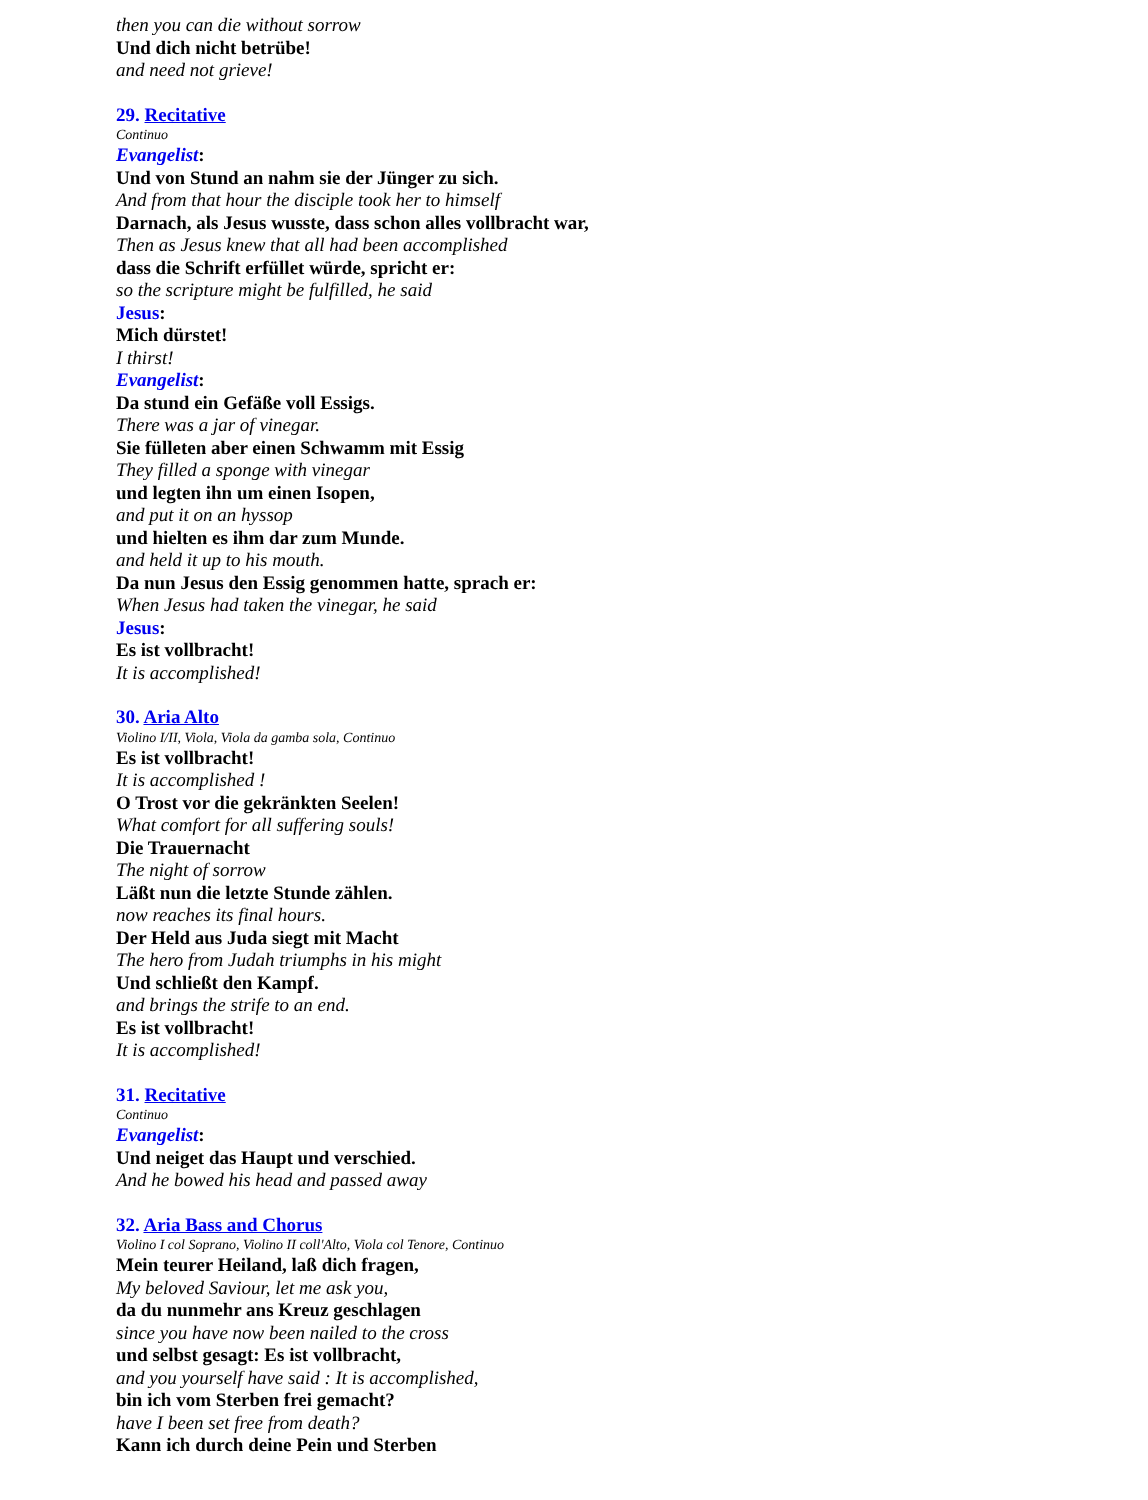then you can die without sorrow
Und dich nicht betrübe!
and need not grieve!
29. Recitative
Continuo
Evangelist:
Und von Stund an nahm sie der Jünger zu sich.
And from that hour the disciple took her to himself
Darnach, als Jesus wusste, dass schon alles vollbracht war,
Then as Jesus knew that all had been accomplished
dass die Schrift erfüllet würde, spricht er:
so the scripture might be fulfilled, he said
Jesus:
Mich dürstet!
I thirst!
Evangelist:
Da stund ein Gefäße voll Essigs.
There was a jar of vinegar.
Sie fülleten aber einen Schwamm mit Essig
They filled a sponge with vinegar
und legten ihn um einen Isopen,
and put it on an hyssop
und hielten es ihm dar zum Munde.
and held it up to his mouth.
Da nun Jesus den Essig genommen hatte, sprach er:
When Jesus had taken the vinegar, he said
Jesus:
Es ist vollbracht!
It is accomplished!
30. Aria Alto
Violino I/II, Viola, Viola da gamba sola, Continuo
Es ist vollbracht!
It is accomplished !
O Trost vor die gekränkten Seelen!
What comfort for all suffering souls!
Die Trauernacht
The night of sorrow
Läßt nun die letzte Stunde zählen.
now reaches its final hours.
Der Held aus Juda siegt mit Macht
The hero from Judah triumphs in his might
Und schließt den Kampf.
and brings the strife to an end.
Es ist vollbracht!
It is accomplished!
31. Recitative
Continuo
Evangelist:
Und neiget das Haupt und verschied.
And he bowed his head and passed away
32. Aria Bass and Chorus
Violino I col Soprano, Violino II coll'Alto, Viola col Tenore, Continuo
Mein teurer Heiland, laß dich fragen,
My beloved Saviour, let me ask you,
da du nunmehr ans Kreuz geschlagen
since you have now been nailed to the cross
und selbst gesagt: Es ist vollbracht,
and you yourself have said : It is accomplished,
bin ich vom Sterben frei gemacht?
have I been set free from death?
Kann ich durch deine Pein und Sterben